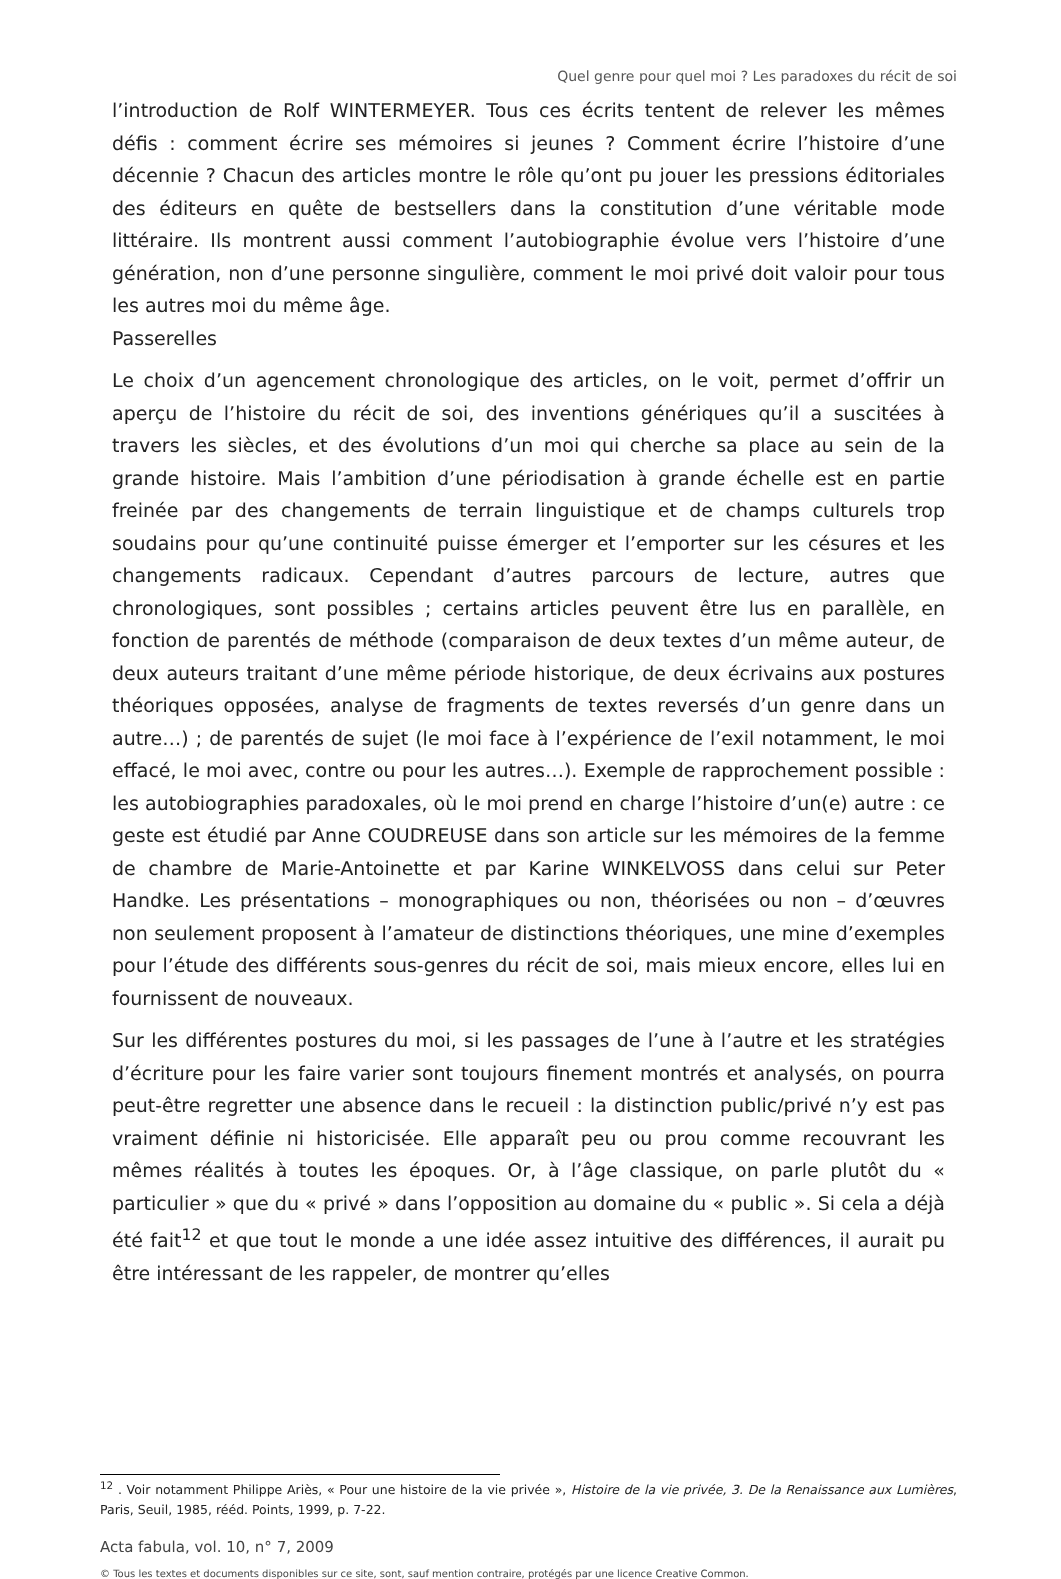Quel genre pour quel moi ? Les paradoxes du récit de soi
l’introduction de Rolf WINTERMEYER. Tous ces écrits tentent de relever les mêmes défis : comment écrire ses mémoires si jeunes ? Comment écrire l’histoire d’une décennie ? Chacun des articles montre le rôle qu’ont pu jouer les pressions éditoriales des éditeurs en quête de bestsellers dans la constitution d’une véritable mode littéraire. Ils montrent aussi comment l’autobiographie évolue vers l’histoire d’une génération, non d’une personne singulière, comment le moi privé doit valoir pour tous les autres moi du même âge.
Passerelles
Le choix d’un agencement chronologique des articles, on le voit, permet d’offrir un aperçu de l’histoire du récit de soi, des inventions génériques qu’il a suscitées à travers les siècles, et des évolutions d’un moi qui cherche sa place au sein de la grande histoire. Mais l’ambition d’une périodisation à grande échelle est en partie freinée par des changements de terrain linguistique et de champs culturels trop soudains pour qu’une continuité puisse émerger et l’emporter sur les césures et les changements radicaux. Cependant d’autres parcours de lecture, autres que chronologiques, sont possibles ; certains articles peuvent être lus en parallèle, en fonction de parentés de méthode (comparaison de deux textes d’un même auteur, de deux auteurs traitant d’une même période historique, de deux écrivains aux postures théoriques opposées, analyse de fragments de textes reversés d’un genre dans un autre…) ; de parentés de sujet (le moi face à l’expérience de l’exil notamment, le moi effacé, le moi avec, contre ou pour les autres…). Exemple de rapprochement possible : les autobiographies paradoxales, où le moi prend en charge l’histoire d’un(e) autre : ce geste est étudié par Anne COUDREUSE dans son article sur les mémoires de la femme de chambre de Marie-Antoinette et par Karine WINKELVOSS dans celui sur Peter Handke. Les présentations – monographiques ou non, théorisées ou non – d’œuvres non seulement proposent à l’amateur de distinctions théoriques, une mine d’exemples pour l’étude des différents sous-genres du récit de soi, mais mieux encore, elles lui en fournissent de nouveaux.
Sur les différentes postures du moi, si les passages de l’une à l’autre et les stratégies d’écriture pour les faire varier sont toujours finement montrés et analysés, on pourra peut-être regretter une absence dans le recueil : la distinction public/privé n’y est pas vraiment définie ni historicisée. Elle apparaît peu ou prou comme recouvrant les mêmes réalités à toutes les époques. Or, à l’âge classique, on parle plutôt du « particulier » que du « privé » dans l’opposition au domaine du « public ». Si cela a déjà été fait<sup>12</sup> et que tout le monde a une idée assez intuitive des différences, il aurait pu être intéressant de les rappeler, de montrer qu’elles
<sup>12</sup> . Voir notamment Philippe Ariès, « Pour une histoire de la vie privée », Histoire de la vie privée, 3. De la Renaissance aux Lumières, Paris, Seuil, 1985, rééd. Points, 1999, p. 7-22.
Acta fabula, vol. 10, n° 7, 2009
© Tous les textes et documents disponibles sur ce site, sont, sauf mention contraire, protégés par une licence Creative Common.